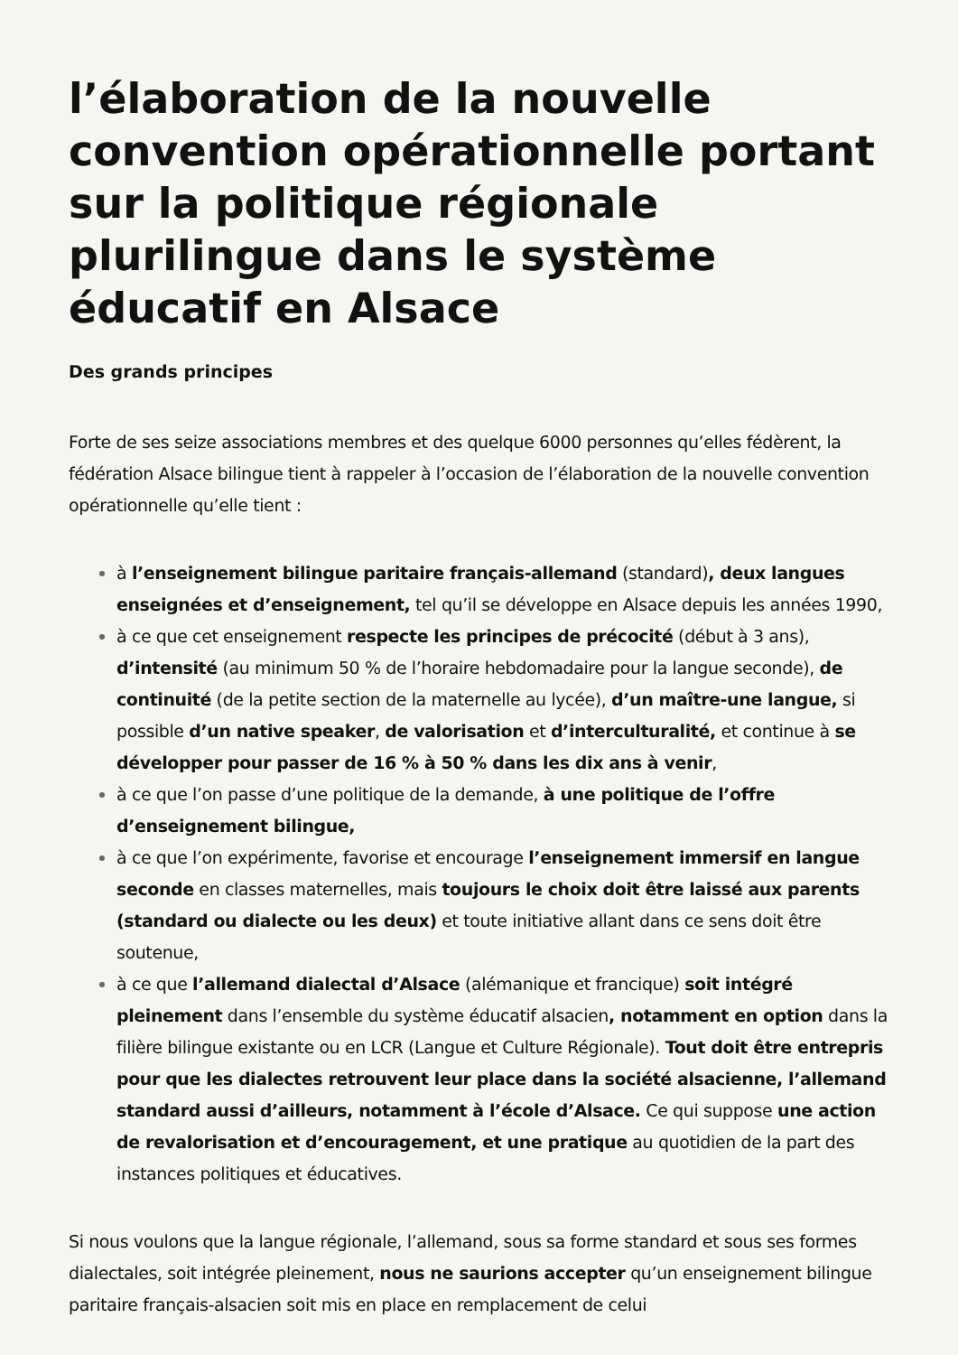l’élaboration de la nouvelle convention opérationnelle portant sur la politique régionale plurilingue dans le système éducatif en Alsace
Des grands principes
Forte de ses seize associations membres et des quelque 6000 personnes qu’elles fédèrent, la fédération Alsace bilingue tient à rappeler à l’occasion de l’élaboration de la nouvelle convention opérationnelle qu’elle tient :
à l’enseignement bilingue paritaire français-allemand (standard), deux langues enseignées et d’enseignement, tel qu’il se développe en Alsace depuis les années 1990,
à ce que cet enseignement respecte les principes de précocité (début à 3 ans), d’intensité (au minimum 50 % de l’horaire hebdomadaire pour la langue seconde), de continuité (de la petite section de la maternelle au lycée), d’un maître-une langue, si possible d’un native speaker, de valorisation et d’interculturalité, et continue à se développer pour passer de 16 % à 50 % dans les dix ans à venir,
à ce que l’on passe d’une politique de la demande, à une politique de l’offre d’enseignement bilingue,
à ce que l’on expérimente, favorise et encourage l’enseignement immersif en langue seconde en classes maternelles, mais toujours le choix doit être laissé aux parents (standard ou dialecte ou les deux) et toute initiative allant dans ce sens doit être soutenue,
à ce que l’allemand dialectal d’Alsace (alémanique et francique) soit intégré pleinement dans l’ensemble du système éducatif alsacien, notamment en option dans la filière bilingue existante ou en LCR (Langue et Culture Régionale). Tout doit être entrepris pour que les dialectes retrouvent leur place dans la société alsacienne, l’allemand standard aussi d’ailleurs, notamment à l’école d’Alsace. Ce qui suppose une action de revalorisation et d’encouragement, et une pratique au quotidien de la part des instances politiques et éducatives.
Si nous voulons que la langue régionale, l’allemand, sous sa forme standard et sous ses formes dialectales, soit intégrée pleinement, nous ne saurions accepter qu’un enseignement bilingue paritaire français-alsacien soit mis en place en remplacement de celui